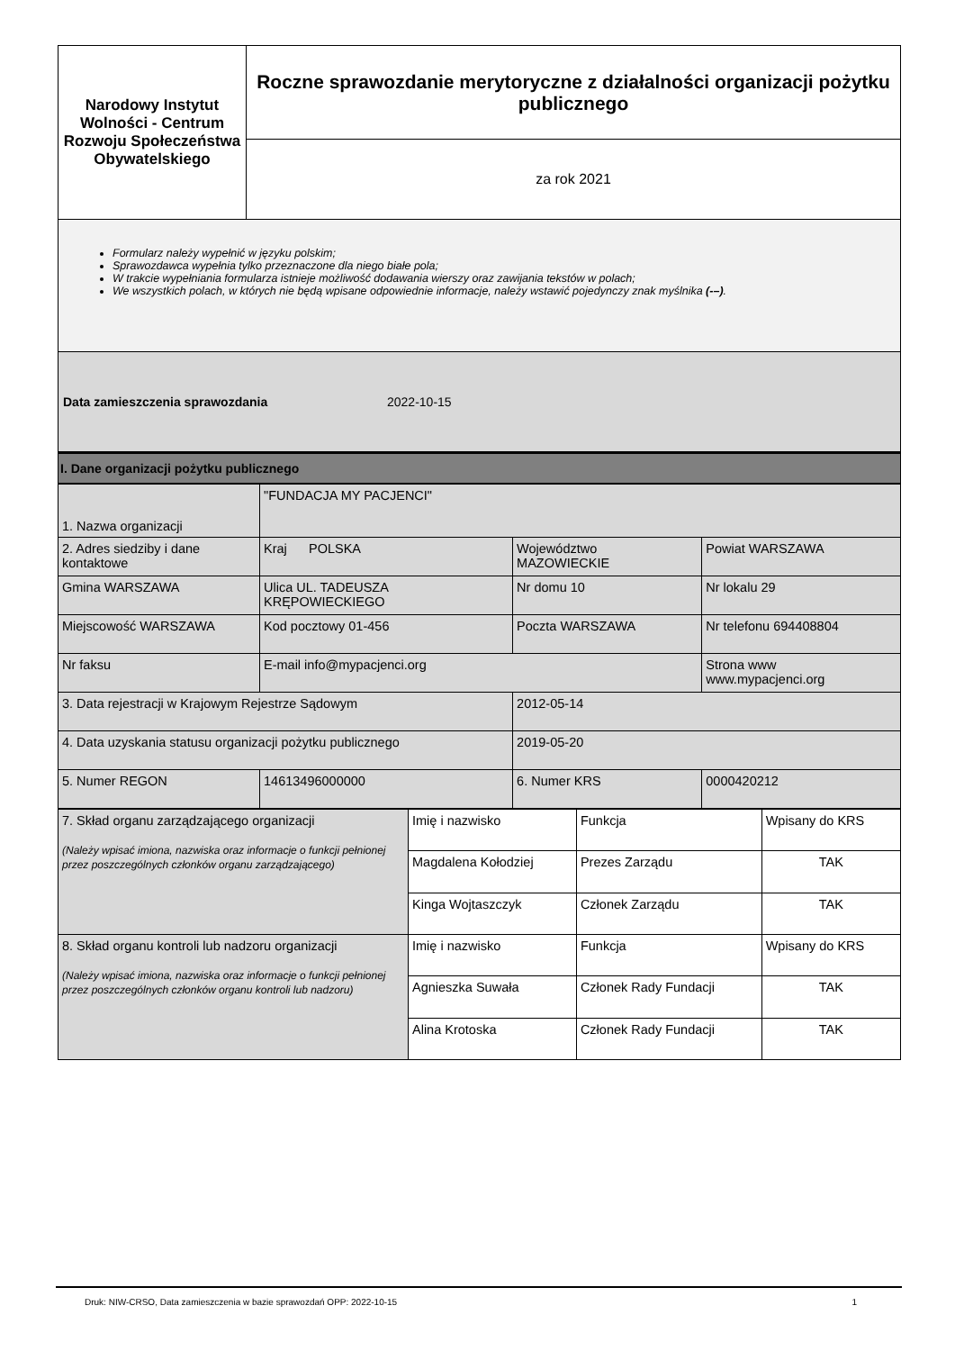| Narodowy Instytut Wolności - Centrum Rozwoju Społeczeństwa Obywatelskiego | Roczne sprawozdanie merytoryczne z działalności organizacji pożytku publicznego |
| | za rok 2021 |
Formularz należy wypełnić w języku polskim;
Sprawozdawca wypełnia tylko przeznaczone dla niego białe pola;
W trakcie wypełniania formularza istnieje możliwość dodawania wierszy oraz zawijania tekstów w polach;
We wszystkich polach, w których nie będą wpisane odpowiednie informacje, należy wstawić pojedynczy znak myślnika (-–).
Data zamieszczenia sprawozdania 2022-10-15
I. Dane organizacji pożytku publicznego
| 1. Nazwa organizacji | "FUNDACJA MY PACJENCI" | | | |
| 2. Adres siedziby i dane kontaktowe | Kraj POLSKA | Województwo MAZOWIECKIE | | Powiat WARSZAWA |
| Gmina WARSZAWA | Ulica UL. TADEUSZA KRĘPOWIECKIEGO | Nr domu 10 | | Nr lokalu 29 |
| Miejscowość WARSZAWA | Kod pocztowy 01-456 | Poczta WARSZAWA | | Nr telefonu 694408804 |
| Nr faksu | E-mail info@mypacjenci.org | | Strona www www.mypacjenci.org | |
| 3. Data rejestracji w Krajowym Rejestrze Sądowym | | 2012-05-14 | | |
| 4. Data uzyskania statusu organizacji pożytku publicznego | | 2019-05-20 | | |
| 5. Numer REGON | 14613496000000 | 6. Numer KRS | 0000420212 | |
| 7. Skład organu zarządzającego organizacji (Należy wpisać imiona, nazwiska oraz informacje o funkcji pełnionej przez poszczególnych członków organu zarządzającego) | Imię i nazwisko | Funkcja | Wpisany do KRS |
| | Magdalena Kołodziej | Prezes Zarządu | TAK |
| | Kinga Wojtaszczyk | Członek Zarządu | TAK |
| 8. Skład organu kontroli lub nadzoru organizacji (Należy wpisać imiona, nazwiska oraz informacje o funkcji pełnionej przez poszczególnych członków organu kontroli lub nadzoru) | Imię i nazwisko | Funkcja | Wpisany do KRS |
| | Agnieszka Suwała | Członek Rady Fundacji | TAK |
| | Alina Krotoska | Członek Rady Fundacji | TAK |
Druk: NIW-CRSO, Data zamieszczenia w bazie sprawozdań OPP: 2022-10-15 1